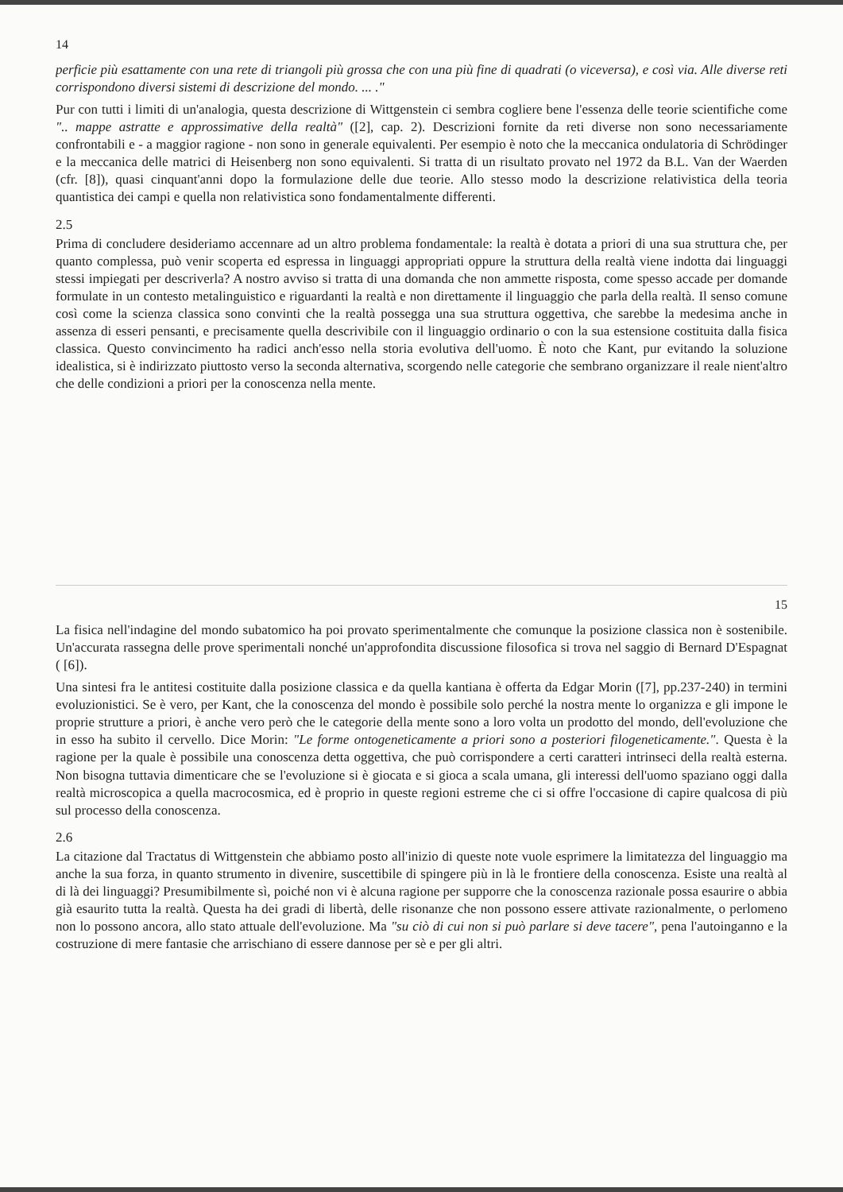14
perficie più esattamente con una rete di triangoli più grossa che con una più fine di quadrati (o viceversa), e così via. Alle diverse reti corrispondono diversi sistemi di descrizione del mondo. ... ."
Pur con tutti i limiti di un'analogia, questa descrizione di Wittgenstein ci sembra cogliere bene l'essenza delle teorie scientifiche come ".. mappe astratte e approssimative della realtà" ([2], cap. 2). Descrizioni fornite da reti diverse non sono necessariamente confrontabili e - a maggior ragione - non sono in generale equivalenti. Per esempio è noto che la meccanica ondulatoria di Schrödinger e la meccanica delle matrici di Heisenberg non sono equivalenti. Si tratta di un risultato provato nel 1972 da B.L. Van der Waerden (cfr. [8]), quasi cinquant'anni dopo la formulazione delle due teorie. Allo stesso modo la descrizione relativistica della teoria quantistica dei campi e quella non relativistica sono fondamentalmente differenti.
2.5
Prima di concludere desideriamo accennare ad un altro problema fondamentale: la realtà è dotata a priori di una sua struttura che, per quanto complessa, può venir scoperta ed espressa in linguaggi appropriati oppure la struttura della realtà viene indotta dai linguaggi stessi impiegati per descriverla? A nostro avviso si tratta di una domanda che non ammette risposta, come spesso accade per domande formulate in un contesto metalinguistico e riguardanti la realtà e non direttamente il linguaggio che parla della realtà. Il senso comune così come la scienza classica sono convinti che la realtà possegga una sua struttura oggettiva, che sarebbe la medesima anche in assenza di esseri pensanti, e precisamente quella descrivibile con il linguaggio ordinario o con la sua estensione costituita dalla fisica classica. Questo convincimento ha radici anch'esso nella storia evolutiva dell'uomo. È noto che Kant, pur evitando la soluzione idealistica, si è indirizzato piuttosto verso la seconda alternativa, scorgendo nelle categorie che sembrano organizzare il reale nient'altro che delle condizioni a priori per la conoscenza nella mente.
15
La fisica nell'indagine del mondo subatomico ha poi provato sperimentalmente che comunque la posizione classica non è sostenibile. Un'accurata rassegna delle prove sperimentali nonché un'approfondita discussione filosofica si trova nel saggio di Bernard D'Espagnat ( [6]).
Una sintesi fra le antitesi costituite dalla posizione classica e da quella kantiana è offerta da Edgar Morin ([7], pp.237-240) in termini evoluzionistici. Se è vero, per Kant, che la conoscenza del mondo è possibile solo perché la nostra mente lo organizza e gli impone le proprie strutture a priori, è anche vero però che le categorie della mente sono a loro volta un prodotto del mondo, dell'evoluzione che in esso ha subito il cervello. Dice Morin: "Le forme ontogeneticamente a priori sono a posteriori filogeneticamente.". Questa è la ragione per la quale è possibile una conoscenza detta oggettiva, che può corrispondere a certi caratteri intrinseci della realtà esterna. Non bisogna tuttavia dimenticare che se l'evoluzione si è giocata e si gioca a scala umana, gli interessi dell'uomo spaziano oggi dalla realtà microscopica a quella macrocosmica, ed è proprio in queste regioni estreme che ci si offre l'occasione di capire qualcosa di più sul processo della conoscenza.
2.6
La citazione dal Tractatus di Wittgenstein che abbiamo posto all'inizio di queste note vuole esprimere la limitatezza del linguaggio ma anche la sua forza, in quanto strumento in divenire, suscettibile di spingere più in là le frontiere della conoscenza. Esiste una realtà al di là dei linguaggi? Presumibilmente sì, poiché non vi è alcuna ragione per supporre che la conoscenza razionale possa esaurire o abbia già esaurito tutta la realtà. Questa ha dei gradi di libertà, delle risonanze che non possono essere attivate razionalmente, o perlomeno non lo possono ancora, allo stato attuale dell'evoluzione. Ma "su ciò di cui non si può parlare si deve tacere", pena l'autoinganno e la costruzione di mere fantasie che arrischiano di essere dannose per sè e per gli altri.